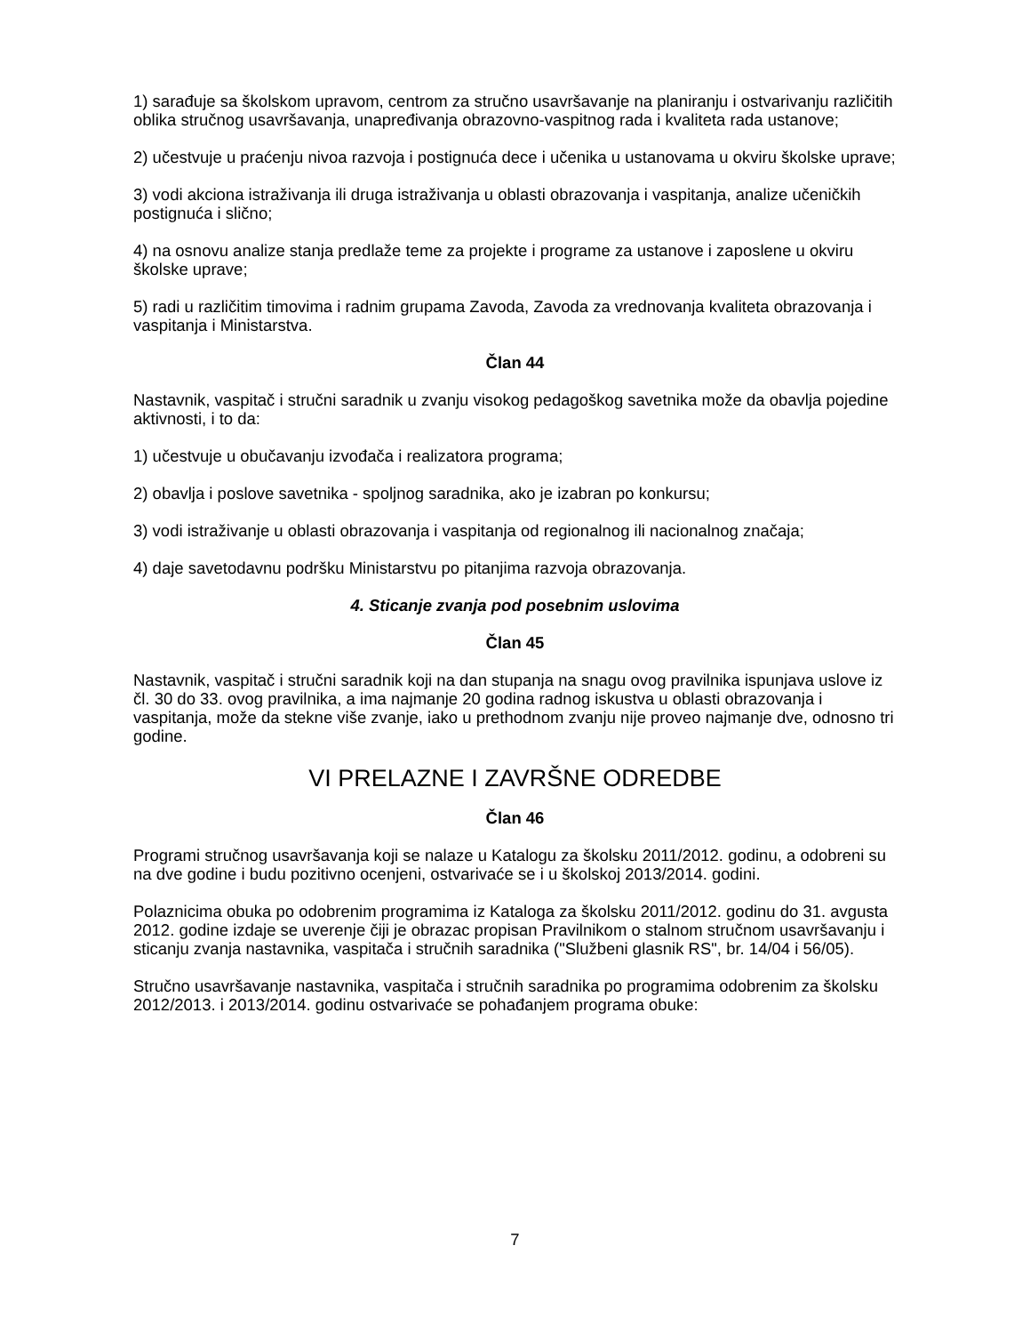1) sarađuje sa školskom upravom, centrom za stručno usavršavanje na planiranju i ostvarivanju različitih oblika stručnog usavršavanja, unapređivanja obrazovno-vaspitnog rada i kvaliteta rada ustanove;
2) učestvuje u praćenju nivoa razvoja i postignuća dece i učenika u ustanovama u okviru školske uprave;
3) vodi akciona istraživanja ili druga istraživanja u oblasti obrazovanja i vaspitanja, analize učeničkih postignuća i slično;
4) na osnovu analize stanja predlaže teme za projekte i programe za ustanove i zaposlene u okviru školske uprave;
5) radi u različitim timovima i radnim grupama Zavoda, Zavoda za vrednovanja kvaliteta obrazovanja i vaspitanja i Ministarstva.
Član 44
Nastavnik, vaspitač i stručni saradnik u zvanju visokog pedagoškog savetnika može da obavlja pojedine aktivnosti, i to da:
1) učestvuje u obučavanju izvođača i realizatora programa;
2) obavlja i poslove savetnika - spoljnog saradnika, ako je izabran po konkursu;
3) vodi istraživanje u oblasti obrazovanja i vaspitanja od regionalnog ili nacionalnog značaja;
4) daje savetodavnu podršku Ministarstvu po pitanjima razvoja obrazovanja.
4. Sticanje zvanja pod posebnim uslovima
Član 45
Nastavnik, vaspitač i stručni saradnik koji na dan stupanja na snagu ovog pravilnika ispunjava uslove iz čl. 30 do 33. ovog pravilnika, a ima najmanje 20 godina radnog iskustva u oblasti obrazovanja i vaspitanja, može da stekne više zvanje, iako u prethodnom zvanju nije proveo najmanje dve, odnosno tri godine.
VI PRELAZNE I ZAVRŠNE ODREDBE
Član 46
Programi stručnog usavršavanja koji se nalaze u Katalogu za školsku 2011/2012. godinu, a odobreni su na dve godine i budu pozitivno ocenjeni, ostvarivaće se i u školskoj 2013/2014. godini.
Polaznicima obuka po odobrenim programima iz Kataloga za školsku 2011/2012. godinu do 31. avgusta 2012. godine izdaje se uverenje čiji je obrazac propisan Pravilnikom o stalnom stručnom usavršavanju i sticanju zvanja nastavnika, vaspitača i stručnih saradnika ("Službeni glasnik RS", br. 14/04 i 56/05).
Stručno usavršavanje nastavnika, vaspitača i stručnih saradnika po programima odobrenim za školsku 2012/2013. i 2013/2014. godinu ostvarivaće se pohađanjem programa obuke:
7